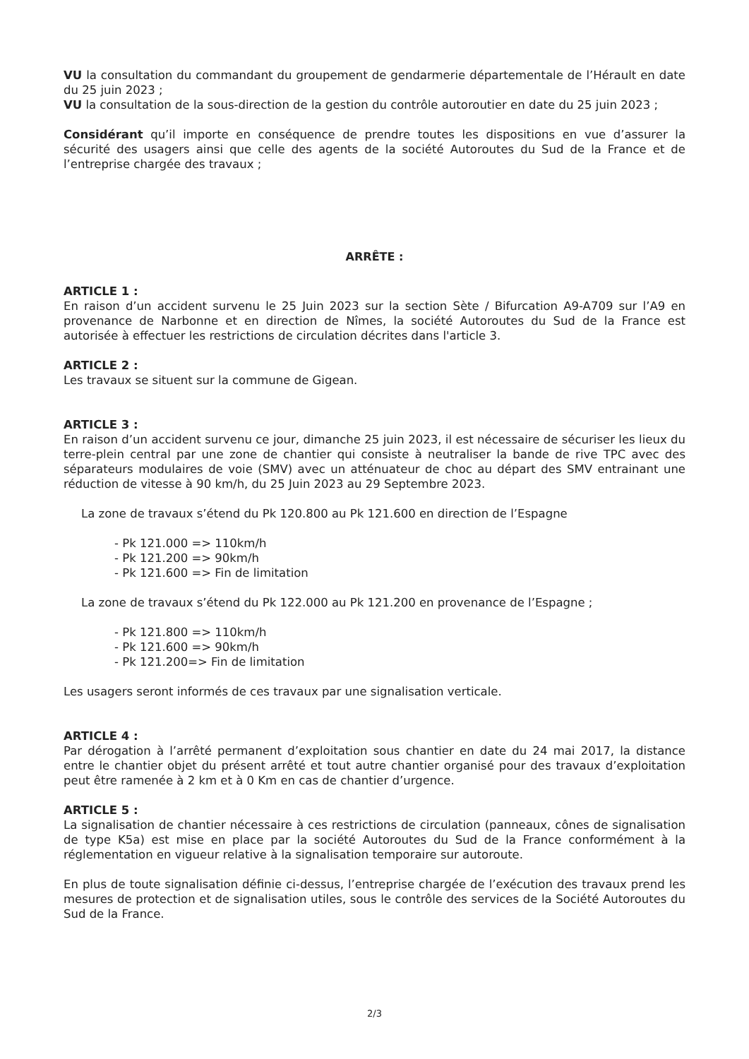VU la consultation du commandant du groupement de gendarmerie départementale de l’Hérault en date du 25 juin 2023 ;
VU la consultation de la sous-direction de la gestion du contrôle autoroutier en date du 25 juin 2023 ;
Considérant qu’il importe en conséquence de prendre toutes les dispositions en vue d’assurer la sécurité des usagers ainsi que celle des agents de la société Autoroutes du Sud de la France et de l’entreprise chargée des travaux ;
ARRÊTE :
ARTICLE 1 :
En raison d’un accident survenu le 25 Juin 2023 sur la section Sète / Bifurcation A9-A709 sur l’A9 en provenance de Narbonne et en direction de Nîmes, la société Autoroutes du Sud de la France est autorisée à effectuer les restrictions de circulation décrites dans l'article 3.
ARTICLE 2 :
Les travaux se situent sur la commune de Gigean.
ARTICLE 3 :
En raison d’un accident survenu ce jour, dimanche 25 juin 2023, il est nécessaire de sécuriser les lieux du terre-plein central par une zone de chantier qui consiste à neutraliser la bande de rive TPC avec des séparateurs modulaires de voie (SMV) avec un atténuateur de choc au départ des SMV entrainant une réduction de vitesse à 90 km/h, du 25 Juin 2023 au 29 Septembre 2023.
La zone de travaux s’étend du Pk 120.800 au Pk 121.600 en direction de l’Espagne
- Pk 121.000 => 110km/h
- Pk 121.200 => 90km/h
- Pk 121.600 => Fin de limitation
La zone de travaux s’étend du Pk 122.000 au Pk 121.200 en provenance de l’Espagne ;
- Pk 121.800 => 110km/h
- Pk 121.600 => 90km/h
- Pk 121.200=> Fin de limitation
Les usagers seront informés de ces travaux par une signalisation verticale.
ARTICLE 4 :
Par dérogation à l’arrêté permanent d’exploitation sous chantier en date du 24 mai 2017, la distance entre le chantier objet du présent arrêté et tout autre chantier organisé pour des travaux d’exploitation peut être ramenée à 2 km et à 0 Km en cas de chantier d’urgence.
ARTICLE 5 :
La signalisation de chantier nécessaire à ces restrictions de circulation (panneaux, cônes de signalisation de type K5a) est mise en place par la société Autoroutes du Sud de la France conformément à la réglementation en vigueur relative à la signalisation temporaire sur autoroute.
En plus de toute signalisation définie ci-dessus, l’entreprise chargée de l’exécution des travaux prend les mesures de protection et de signalisation utiles, sous le contrôle des services de la Société Autoroutes du Sud de la France.
2/3